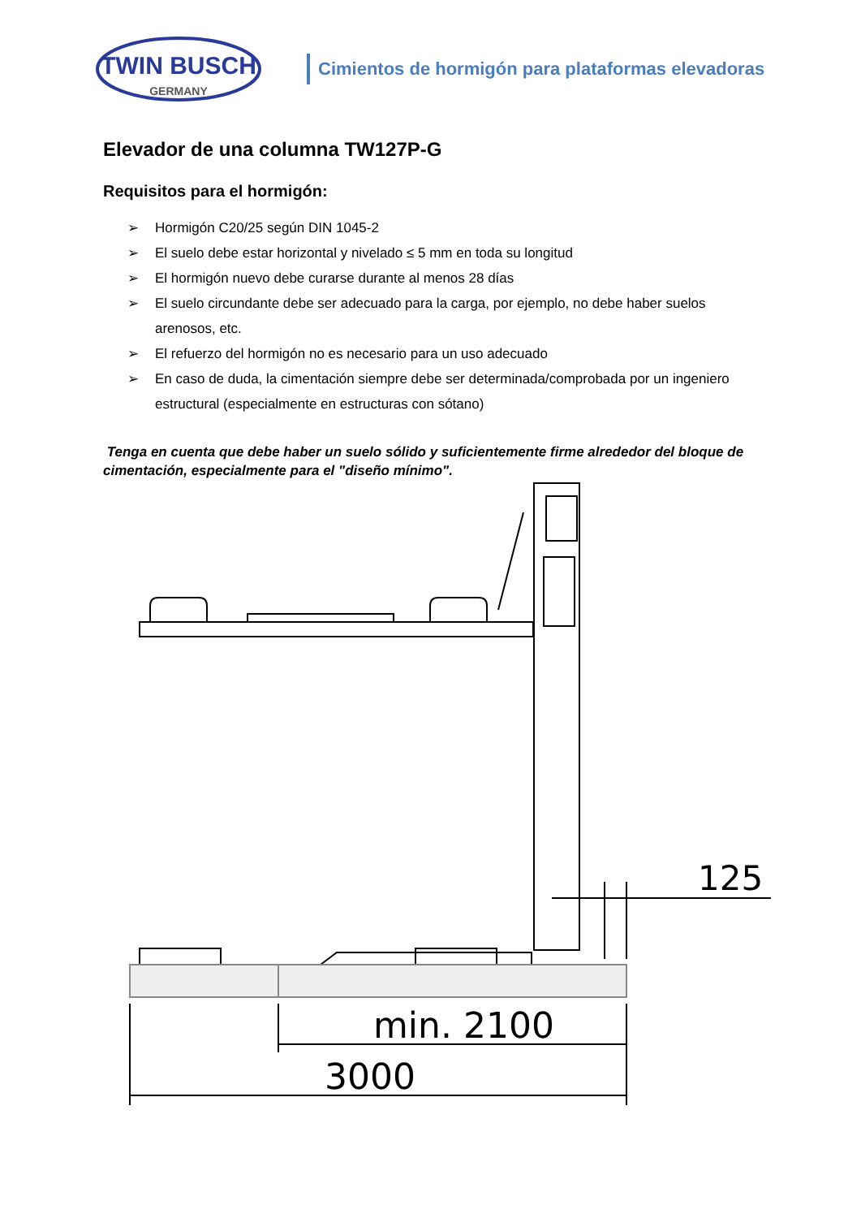TWIN BUSCH
GERMANY
Cimientos de hormigón para plataformas elevadoras
Elevador de una columna TW127P-G
Requisitos para el hormigón:
➢ Hormigón C20/25 según DIN 1045-2
➢ El suelo debe estar horizontal y nivelado ≤ 5 mm en toda su longitud
➢ El hormigón nuevo debe curarse durante al menos 28 días
➢ El suelo circundante debe ser adecuado para la carga, por ejemplo, no debe haber suelos arenosos, etc.
➢ El refuerzo del hormigón no es necesario para un uso adecuado
➢ En caso de duda, la cimentación siempre debe ser determinada/comprobada por un ingeniero estructural (especialmente en estructuras con sótano)
Tenga en cuenta que debe haber un suelo sólido y suficientemente firme alrededor del bloque de cimentación, especialmente para el "diseño mínimo".
125
min. 2100
3000